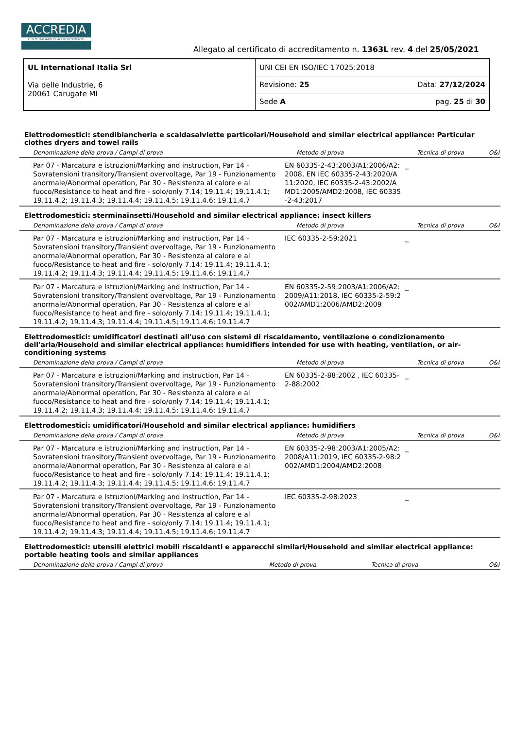ACCREDIA
L'ENTE ITALIANO DI ACCREDITAMENTO
Allegato al certificato di accreditamento n. 1363L rev. 4 del 25/05/2021
| UL International Italia Srl Via delle Industrie, 6 20061 Carugate MI | UNI CEI EN ISO/IEC 17025:2018 | |
| | Revisione: 25 | Data: 27/12/2024 |
| | Sede A | pag. 25 di 30 |
Elettrodomestici: stendibiancheria e scaldasalviette particolari/Household and similar electrical appliance: Particular clothes dryers and towel rails
| Denominazione della prova / Campi di prova | Metodo di prova | Tecnica di prova | O&I |
| --- | --- | --- | --- |
| Par 07 - Marcatura e istruzioni/Marking and instruction, Par 14 - Sovratensioni transitory/Transient overvoltage, Par 19 - Funzionamento anormale/Abnormal operation, Par 30 - Resistenza al calore e al fuoco/Resistance to heat and fire - solo/only 7.14; 19.11.4; 19.11.4.1; 19.11.4.2; 19.11.4.3; 19.11.4.4; 19.11.4.5; 19.11.4.6; 19.11.4.7 | EN 60335-2-43:2003/A1:2006/A2:2008, EN IEC 60335-2-43:2020/A11:2020, IEC 60335-2-43:2002/AMD1:2005/AMD2:2008, IEC 60335-2-43:2017 | _ | |
Elettrodomestici: sterminainsetti/Household and similar electrical appliance: insect killers
| Denominazione della prova / Campi di prova | Metodo di prova | Tecnica di prova | O&I |
| --- | --- | --- | --- |
| Par 07 - Marcatura e istruzioni/Marking and instruction, Par 14 - Sovratensioni transitory/Transient overvoltage, Par 19 - Funzionamento anormale/Abnormal operation, Par 30 - Resistenza al calore e al fuoco/Resistance to heat and fire - solo/only 7.14; 19.11.4; 19.11.4.1; 19.11.4.2; 19.11.4.3; 19.11.4.4; 19.11.4.5; 19.11.4.6; 19.11.4.7 | IEC 60335-2-59:2021 | _ | |
| Par 07 - Marcatura e istruzioni/Marking and instruction, Par 14 - Sovratensioni transitory/Transient overvoltage, Par 19 - Funzionamento anormale/Abnormal operation, Par 30 - Resistenza al calore e al fuoco/Resistance to heat and fire - solo/only 7.14; 19.11.4; 19.11.4.1; 19.11.4.2; 19.11.4.3; 19.11.4.4; 19.11.4.5; 19.11.4.6; 19.11.4.7 | EN 60335-2-59:2003/A1:2006/A2:2009/A11:2018, IEC 60335-2-59:2002/AMD1:2006/AMD2:2009 | _ | |
Elettrodomestici: umidificatori destinati all'uso con sistemi di riscaldamento, ventilazione o condizionamento dell'aria/Household and similar electrical appliance: humidifiers intended for use with heating, ventilation, or air-conditioning systems
| Denominazione della prova / Campi di prova | Metodo di prova | Tecnica di prova | O&I |
| --- | --- | --- | --- |
| Par 07 - Marcatura e istruzioni/Marking and instruction, Par 14 - Sovratensioni transitory/Transient overvoltage, Par 19 - Funzionamento anormale/Abnormal operation, Par 30 - Resistenza al calore e al fuoco/Resistance to heat and fire - solo/only 7.14; 19.11.4; 19.11.4.1; 19.11.4.2; 19.11.4.3; 19.11.4.4; 19.11.4.5; 19.11.4.6; 19.11.4.7 | EN 60335-2-88:2002 , IEC 60335-2-88:2002 | _ | |
Elettrodomestici: umidificatori/Household and similar electrical appliance: humidifiers
| Denominazione della prova / Campi di prova | Metodo di prova | Tecnica di prova | O&I |
| --- | --- | --- | --- |
| Par 07 - Marcatura e istruzioni/Marking and instruction, Par 14 - Sovratensioni transitory/Transient overvoltage, Par 19 - Funzionamento anormale/Abnormal operation, Par 30 - Resistenza al calore e al fuoco/Resistance to heat and fire - solo/only 7.14; 19.11.4; 19.11.4.1; 19.11.4.2; 19.11.4.3; 19.11.4.4; 19.11.4.5; 19.11.4.6; 19.11.4.7 | EN 60335-2-98:2003/A1:2005/A2:2008/A11:2019, IEC 60335-2-98:2002/AMD1:2004/AMD2:2008 | _ | |
| Par 07 - Marcatura e istruzioni/Marking and instruction, Par 14 - Sovratensioni transitory/Transient overvoltage, Par 19 - Funzionamento anormale/Abnormal operation, Par 30 - Resistenza al calore e al fuoco/Resistance to heat and fire - solo/only 7.14; 19.11.4; 19.11.4.1; 19.11.4.2; 19.11.4.3; 19.11.4.4; 19.11.4.5; 19.11.4.6; 19.11.4.7 | IEC 60335-2-98:2023 | _ | |
Elettrodomestici: utensili elettrici mobili riscaldanti e apparecchi similari/Household and similar electrical appliance: portable heating tools and similar appliances
| Denominazione della prova / Campi di prova | Metodo di prova | Tecnica di prova | O&I |
| --- | --- | --- | --- |